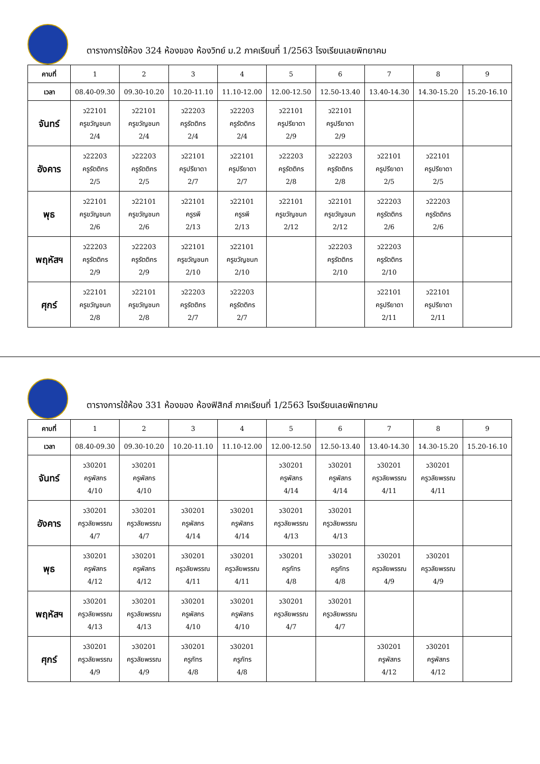ตารางการใช้ห้อง 324 ห้องของ ห้องวิทย์ ม.2 ภาคเรียนที่ 1/2563 โรงเรียนเลยพิทยาคม
| คาบที่ | 1 | 2 | 3 | 4 | 5 | 6 | 7 | 8 | 9 |
| เวลา | 08.40-09.30 | 09.30-10.20 | 10.20-11.10 | 11.10-12.00 | 12.00-12.50 | 12.50-13.40 | 13.40-14.30 | 14.30-15.20 | 15.20-16.10 |
| จันทร์ | ว22101 ครูขวัญชนก 2/4 | ว22101 ครูขวัญชนก 2/4 | ว22203 ครูรัตติกร 2/4 | ว22203 ครูรัตติกร 2/4 | ว22101 ครูปรียาดา 2/9 | ว22101 ครูปรียาดา 2/9 | | | |
| อังคาร | ว22203 ครูรัตติกร 2/5 | ว22203 ครูรัตติกร 2/5 | ว22101 ครูปรียาดา 2/7 | ว22101 ครูปรียาดา 2/7 | ว22203 ครูรัตติกร 2/8 | ว22203 ครูรัตติกร 2/8 | ว22101 ครูปรียาดา 2/5 | ว22101 ครูปรียาดา 2/5 | |
| พุธ | ว22101 ครูขวัญชนก 2/6 | ว22101 ครูขวัญชนก 2/6 | ว22101 ครูรพี 2/13 | ว22101 ครูรพี 2/13 | ว22101 ครูขวัญชนก 2/12 | ว22101 ครูขวัญชนก 2/12 | ว22203 ครูรัตติกร 2/6 | ว22203 ครูรัตติกร 2/6 | |
| พฤหัสฯ | ว22203 ครูรัตติกร 2/9 | ว22203 ครูรัตติกร 2/9 | ว22101 ครูขวัญชนก 2/10 | ว22101 ครูขวัญชนก 2/10 | | ว22203 ครูรัตติกร 2/10 | ว22203 ครูรัตติกร 2/10 | | |
| ศุกร์ | ว22101 ครูขวัญชนก 2/8 | ว22101 ครูขวัญชนก 2/8 | ว22203 ครูรัตติกร 2/7 | ว22203 ครูรัตติกร 2/7 | | | ว22101 ครูปรียาดา 2/11 | ว22101 ครูปรียาดา 2/11 | |
ตารางการใช้ห้อง 331 ห้องของ ห้องฟิสิกส์ ภาคเรียนที่ 1/2563 โรงเรียนเลยพิทยาคม
| คาบที่ | 1 | 2 | 3 | 4 | 5 | 6 | 7 | 8 | 9 |
| เวลา | 08.40-09.30 | 09.30-10.20 | 10.20-11.10 | 11.10-12.00 | 12.00-12.50 | 12.50-13.40 | 13.40-14.30 | 14.30-15.20 | 15.20-16.10 |
| จันทร์ | ว30201 ครูพัสกร 4/10 | ว30201 ครูพัสกร 4/10 | | | ว30201 ครูพัสกร 4/14 | ว30201 ครูพัสกร 4/14 | ว30201 ครูวลัยพรรณ 4/11 | ว30201 ครูวลัยพรรณ 4/11 | |
| อังคาร | ว30201 ครูวลัยพรรณ 4/7 | ว30201 ครูวลัยพรรณ 4/7 | ว30201 ครูพัสกร 4/14 | ว30201 ครูพัสกร 4/14 | ว30201 ครูวลัยพรรณ 4/13 | ว30201 ครูวลัยพรรณ 4/13 | | | |
| พุธ | ว30201 ครูพัสกร 4/12 | ว30201 ครูพัสกร 4/12 | ว30201 ครูวลัยพรรณ 4/11 | ว30201 ครูวลัยพรรณ 4/11 | ว30201 ครูภัทร 4/8 | ว30201 ครูภัทร 4/8 | ว30201 ครูวลัยพรรณ 4/9 | ว30201 ครูวลัยพรรณ 4/9 | |
| พฤหัสฯ | ว30201 ครูวลัยพรรณ 4/13 | ว30201 ครูวลัยพรรณ 4/13 | ว30201 ครูพัสกร 4/10 | ว30201 ครูพัสกร 4/10 | ว30201 ครูวลัยพรรณ 4/7 | ว30201 ครูวลัยพรรณ 4/7 | | | |
| ศุกร์ | ว30201 ครูวลัยพรรณ 4/9 | ว30201 ครูวลัยพรรณ 4/9 | ว30201 ครูภัทร 4/8 | ว30201 ครูภัทร 4/8 | | | ว30201 ครูพัสกร 4/12 | ว30201 ครูพัสกร 4/12 | |